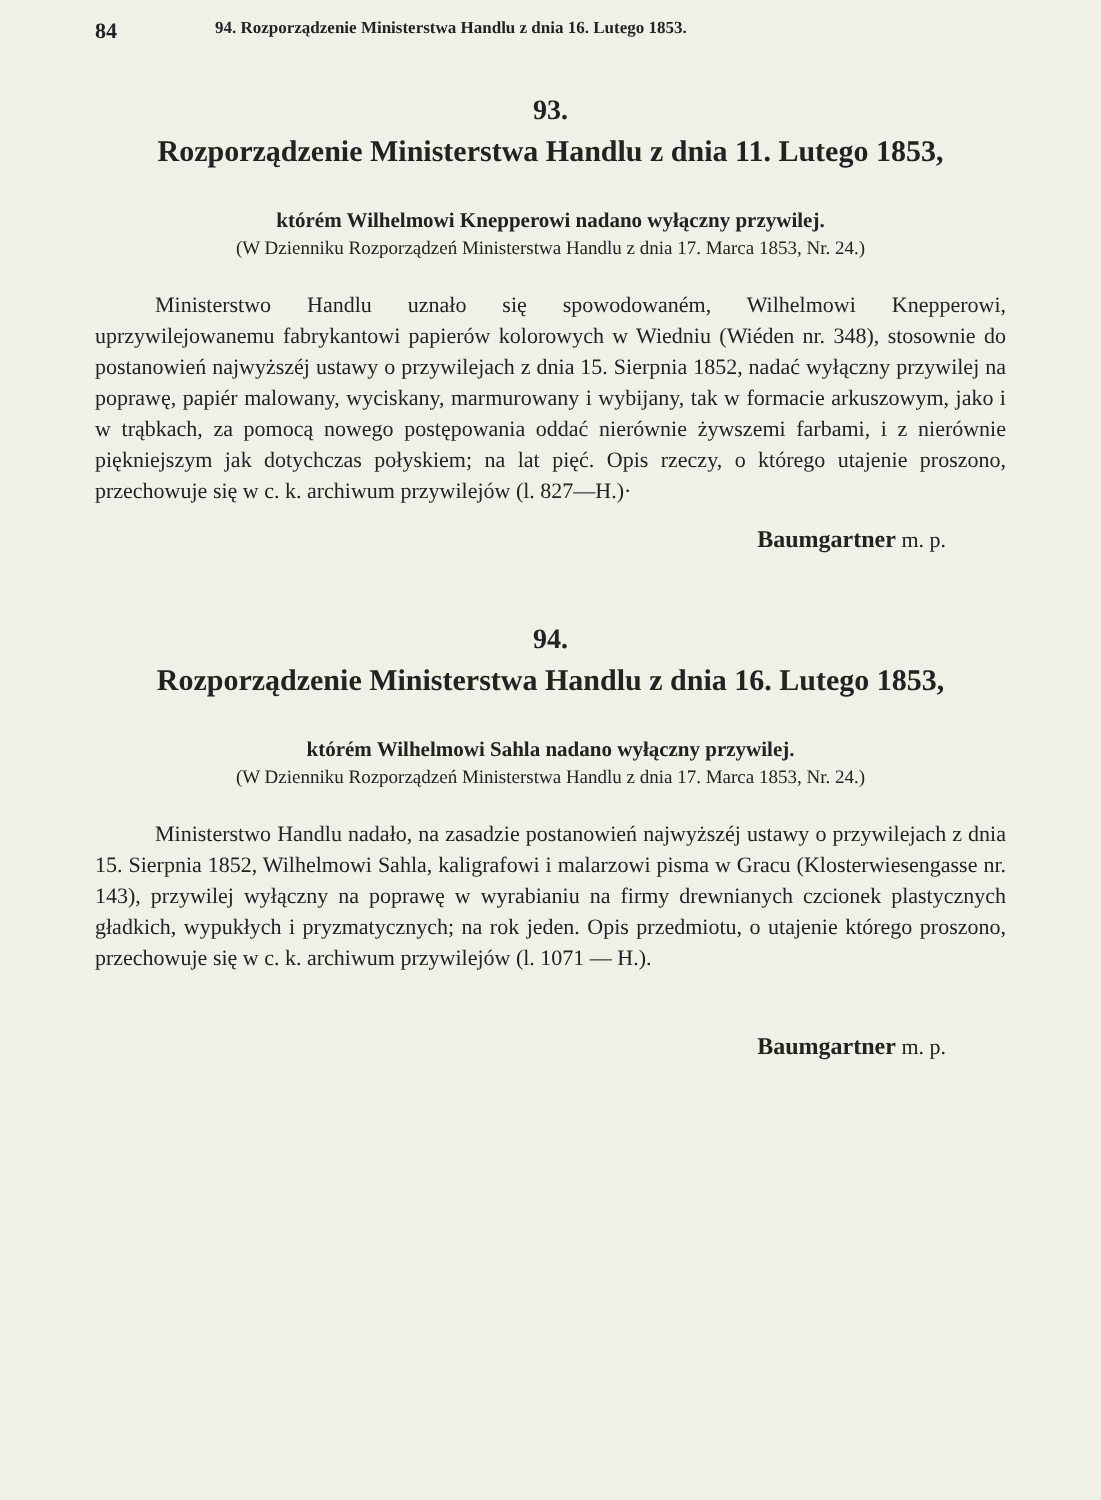84 94. Rozporządzenie Ministerstwa Handlu z dnia 16. Lutego 1853.
93.
Rozporządzenie Ministerstwa Handlu z dnia 11. Lutego 1853,
którém Wilhelmowi Knepperowi nadano wyłączny przywilej.
(W Dzienniku Rozporządzeń Ministerstwa Handlu z dnia 17. Marca 1853, Nr. 24.)
Ministerstwo Handlu uznało się spowodowaném, Wilhelmowi Knepperowi, uprzywilejowanemu fabrykantowi papierów kolorowych w Wiedniu (Wiéden nr. 348), stosownie do postanowień najwyższéj ustawy o przywilejach z dnia 15. Sierpnia 1852, nadać wyłączny przywilej na poprawę, papiér malowany, wyciskany, marmurowany i wybijany, tak w formacie arkuszowym, jako i w trąbkach, za pomocą nowego postępowania oddać nierównie żywszemi farbami, i z nierównie piękniejszym jak dotychczas połyskiem; na lat pięć. Opis rzeczy, o którego utajenie proszono, przechowuje się w c. k. archiwum przywilejów (l. 827—H.)·
Baumgartner m. p.
94.
Rozporządzenie Ministerstwa Handlu z dnia 16. Lutego 1853,
którém Wilhelmowi Sahla nadano wyłączny przywilej.
(W Dzienniku Rozporządzeń Ministerstwa Handlu z dnia 17. Marca 1853, Nr. 24.)
Ministerstwo Handlu nadało, na zasadzie postanowień najwyższéj ustawy o przywilejach z dnia 15. Sierpnia 1852, Wilhelmowi Sahla, kaligrafowi i malarzowi pisma w Gracu (Klosterwiesengasse nr. 143), przywilej wyłączny na poprawę w wyrabianiu na firmy drewnianych czcionek plastycznych gładkich, wypukłych i pryzmatycznych; na rok jeden. Opis przedmiotu, o utajenie którego proszono, przechowuje się w c. k. archiwum przywilejów (l. 1071 — H.).
Baumgartner m. p.